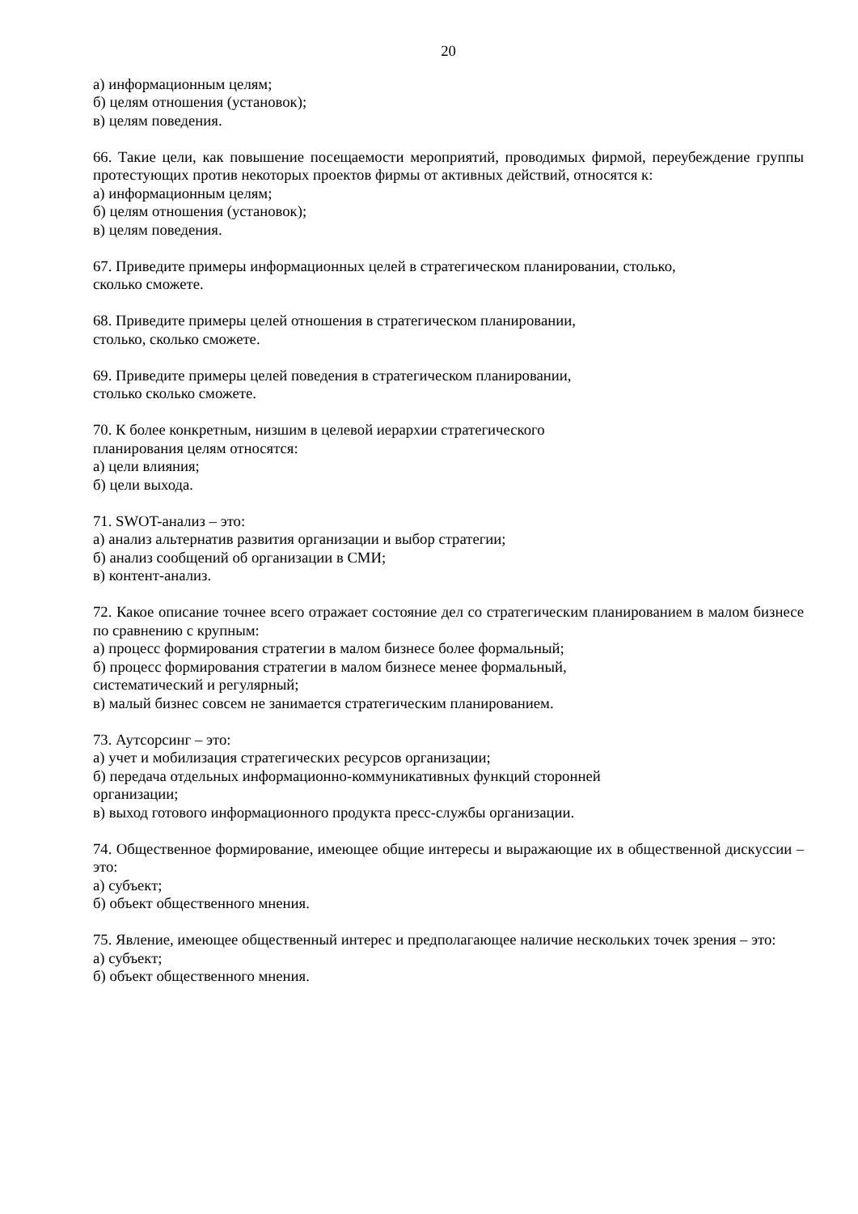20
а) информационным целям;
б) целям отношения (установок);
в) целям поведения.
66. Такие цели, как повышение посещаемости мероприятий, проводимых фирмой, переубеждение группы протестующих против некоторых проектов фирмы от активных действий, относятся к:
а) информационным целям;
б) целям отношения (установок);
в) целям поведения.
67. Приведите примеры информационных целей в стратегическом планировании, столько,
сколько сможете.
68. Приведите примеры целей отношения в стратегическом планировании,
столько, сколько сможете.
69. Приведите примеры целей поведения в стратегическом планировании,
столько сколько сможете.
70. К более конкретным, низшим в целевой иерархии стратегического
планирования целям относятся:
а) цели влияния;
б) цели выхода.
71. SWOT-анализ – это:
а) анализ альтернатив развития организации и выбор стратегии;
б) анализ сообщений об организации в СМИ;
в) контент-анализ.
72. Какое описание точнее всего отражает состояние дел со стратегическим планированием в малом бизнесе по сравнению с крупным:
а) процесс формирования стратегии в малом бизнесе более формальный;
б) процесс формирования стратегии в малом бизнесе менее формальный,
систематический и регулярный;
в) малый бизнес совсем не занимается стратегическим планированием.
73. Аутсорсинг – это:
а) учет и мобилизация стратегических ресурсов организации;
б) передача отдельных информационно-коммуникативных функций сторонней
организации;
в) выход готового информационного продукта пресс-службы организации.
74. Общественное формирование, имеющее общие интересы и выражающие их в общественной дискуссии – это:
а) субъект;
б) объект общественного мнения.
75. Явление, имеющее общественный интерес и предполагающее наличие нескольких точек зрения – это:
а) субъект;
б) объект общественного мнения.